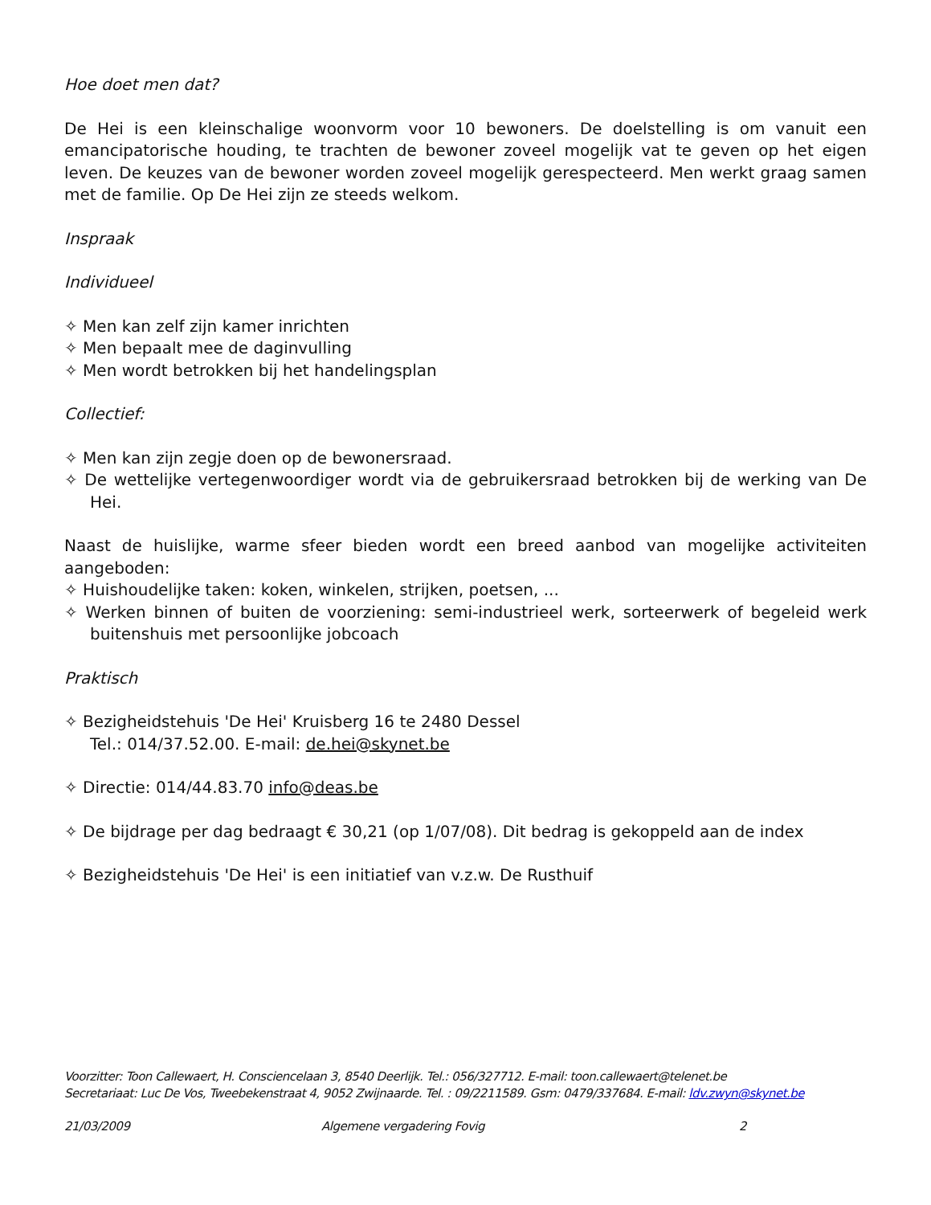Hoe doet men dat?
De Hei is een kleinschalige woonvorm voor 10 bewoners. De doelstelling is om vanuit een emancipatorische houding, te trachten de bewoner zoveel mogelijk vat te geven op het eigen leven. De keuzes van de bewoner worden zoveel mogelijk gerespecteerd. Men werkt graag samen met de familie. Op De Hei zijn ze steeds welkom.
Inspraak
Individueel
✧ Men kan zelf zijn kamer inrichten
✧ Men bepaalt mee de daginvulling
✧ Men wordt betrokken bij het handelingsplan
Collectief:
✧ Men kan zijn zegje doen op de bewonersraad.
✧ De wettelijke vertegenwoordiger wordt via de gebruikersraad betrokken bij de werking van De Hei.
Naast de huislijke, warme sfeer bieden wordt een breed aanbod van mogelijke activiteiten aangeboden:
✧ Huishoudelijke taken: koken, winkelen, strijken, poetsen, ...
✧ Werken binnen of buiten de voorziening: semi-industrieel werk, sorteerwerk of begeleid werk buitenshuis met persoonlijke jobcoach
Praktisch
✧ Bezigheidstehuis 'De Hei' Kruisberg 16 te 2480 Dessel
Tel.: 014/37.52.00. E-mail: de.hei@skynet.be
✧ Directie: 014/44.83.70 info@deas.be
✧ De bijdrage per dag bedraagt € 30,21 (op 1/07/08). Dit bedrag is gekoppeld aan de index
✧ Bezigheidstehuis 'De Hei' is een initiatief van v.z.w. De Rusthuif
Voorzitter: Toon Callewaert, H. Consciencelaan 3, 8540 Deerlijk. Tel.: 056/327712. E-mail: toon.callewaert@telenet.be
Secretariaat: Luc De Vos, Tweebekenstraat 4, 9052 Zwijnaarde. Tel. : 09/2211589. Gsm: 0479/337684. E-mail: ldv.zwyn@skynet.be
21/03/2009 Algemene vergadering Fovig 2